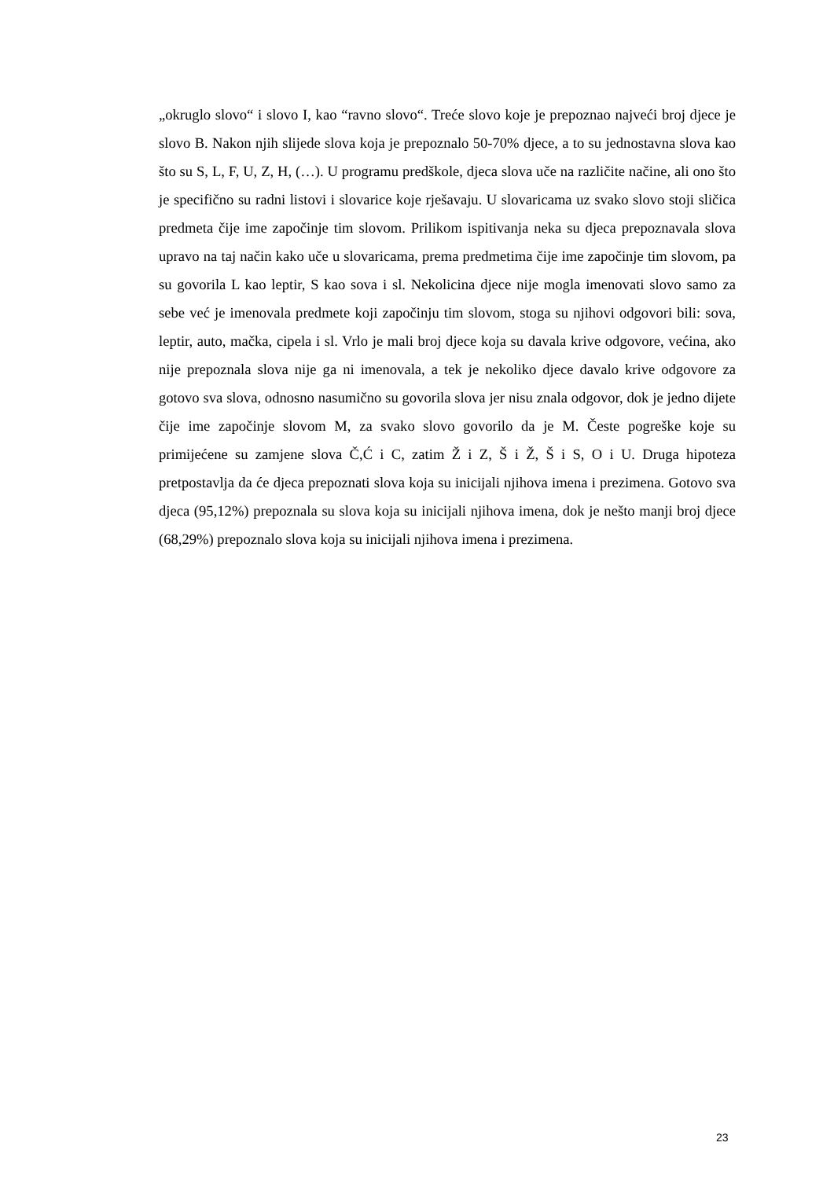„okruglo slovo“ i slovo I, kao “ravno slovo“. Treće slovo koje je prepoznao najveći broj djece je slovo B. Nakon njih slijede slova koja je prepoznalo 50-70% djece, a to su jednostavna slova kao što su S, L, F, U, Z, H, (…). U programu predškole, djeca slova uče na različite načine, ali ono što je specifično su radni listovi i slovarice koje rješavaju. U slovaricama uz svako slovo stoji sličica predmeta čije ime započinje tim slovom. Prilikom ispitivanja neka su djeca prepoznavala slova upravo na taj način kako uče u slovaricama, prema predmetima čije ime započinje tim slovom, pa su govorila L kao leptir, S kao sova i sl. Nekolicina djece nije mogla imenovati slovo samo za sebe već je imenovala predmete koji započinju tim slovom, stoga su njihovi odgovori bili: sova, leptir, auto, mačka, cipela i sl. Vrlo je mali broj djece koja su davala krive odgovore, većina, ako nije prepoznala slova nije ga ni imenovala, a tek je nekoliko djece davalo krive odgovore za gotovo sva slova, odnosno nasumično su govorila slova jer nisu znala odgovor, dok je jedno dijete čije ime započinje slovom M, za svako slovo govorilo da je M. Česte pogreške koje su primijećene su zamjene slova Č,Ć i C, zatim Ž i Z, Š i Ž, Š i S, O i U. Druga hipoteza pretpostavlja da će djeca prepoznati slova koja su inicijali njihova imena i prezimena. Gotovo sva djeca (95,12%) prepoznala su slova koja su inicijali njihova imena, dok je nešto manji broj djece (68,29%) prepoznalo slova koja su inicijali njihova imena i prezimena.
23